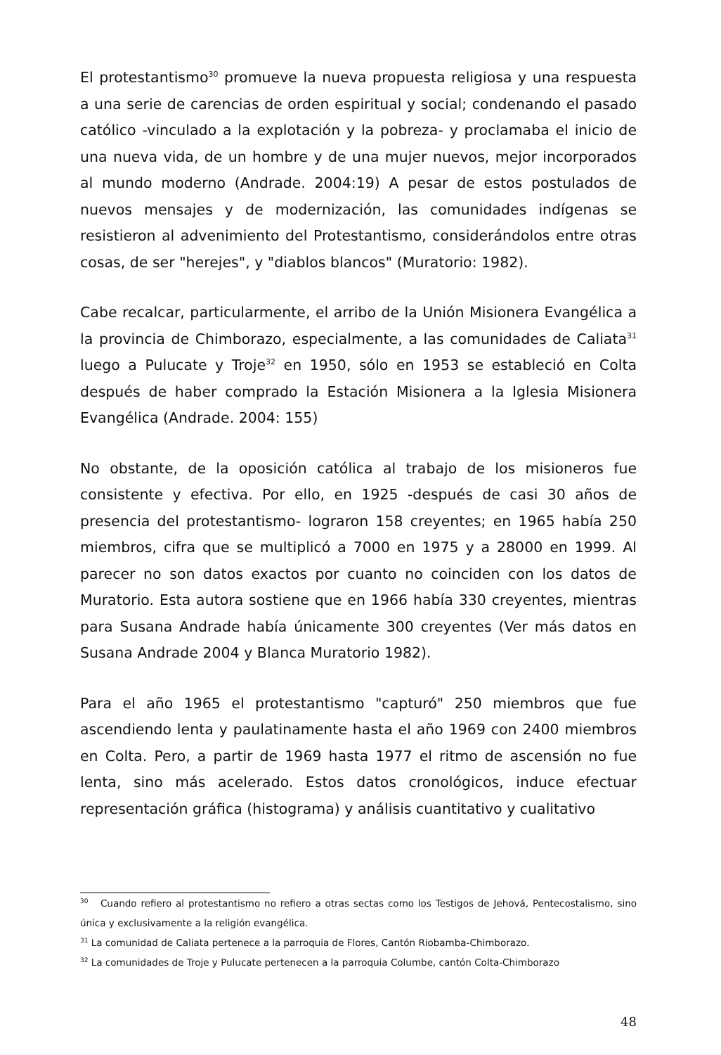El protestantismo<sup>30</sup> promueve la nueva propuesta religiosa y una respuesta a una serie de carencias de orden espiritual y social; condenando el pasado católico -vinculado a la explotación y la pobreza- y proclamaba el inicio de una nueva vida, de un hombre y de una mujer nuevos, mejor incorporados al mundo moderno (Andrade. 2004:19) A pesar de estos postulados de nuevos mensajes y de modernización, las comunidades indígenas se resistieron al advenimiento del Protestantismo, considerándolos entre otras cosas, de ser "herejes", y "diablos blancos" (Muratorio: 1982).
Cabe recalcar, particularmente, el arribo de la Unión Misionera Evangélica a la provincia de Chimborazo, especialmente, a las comunidades de Caliata<sup>31</sup> luego a Pulucate y Troje<sup>32</sup> en 1950, sólo en 1953 se estableció en Colta después de haber comprado la Estación Misionera a la Iglesia Misionera Evangélica (Andrade. 2004: 155)
No obstante, de la oposición católica al trabajo de los misioneros fue consistente y efectiva. Por ello, en 1925 -después de casi 30 años de presencia del protestantismo- lograron 158 creyentes; en 1965 había 250 miembros, cifra que se multiplicó a 7000 en 1975 y a 28000 en 1999. Al parecer no son datos exactos por cuanto no coinciden con los datos de Muratorio. Esta autora sostiene que en 1966 había 330 creyentes, mientras para Susana Andrade había únicamente 300 creyentes (Ver más datos en Susana Andrade 2004 y Blanca Muratorio 1982).
Para el año 1965 el protestantismo "capturó" 250 miembros que fue ascendiendo lenta y paulatinamente hasta el año 1969 con 2400 miembros en Colta. Pero, a partir de 1969 hasta 1977 el ritmo de ascensión no fue lenta, sino más acelerado. Estos datos cronológicos, induce efectuar representación gráfica (histograma) y análisis cuantitativo y cualitativo
<sup>30</sup> Cuando refiero al protestantismo no refiero a otras sectas como los Testigos de Jehová, Pentecostalismo, sino única y exclusivamente a la religión evangélica.
<sup>31</sup> La comunidad de Caliata pertenece a la parroquia de Flores, Cantón Riobamba-Chimborazo.
<sup>32</sup> La comunidades de Troje y Pulucate pertenecen a la parroquia Columbe, cantón Colta-Chimborazo
48